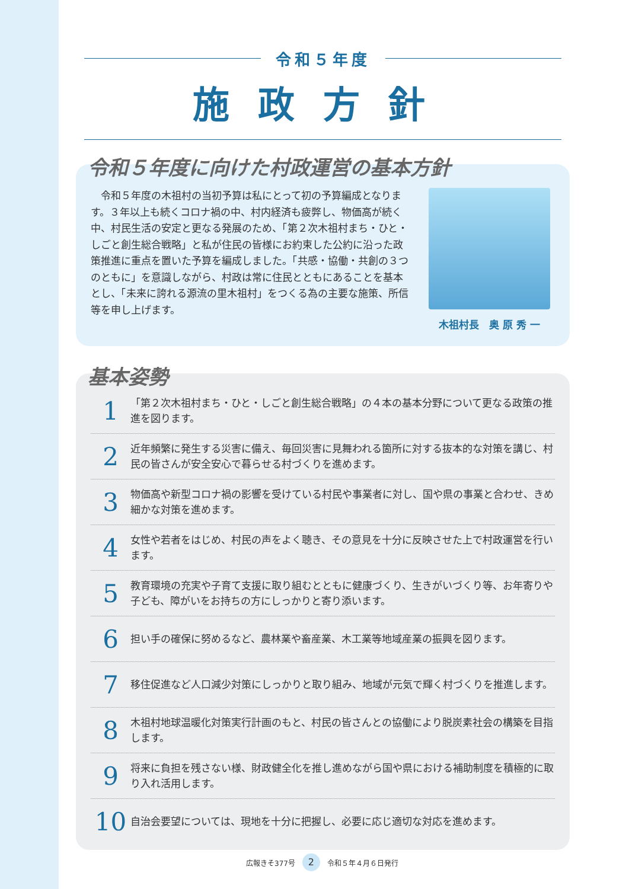令和５年度
施政方針
令和５年度に向けた村政運営の基本方針
　令和５年度の木祖村の当初予算は私にとって初の予算編成となります。３年以上も続くコロナ禍の中、村内経済も疲弊し、物価高が続く中、村民生活の安定と更なる発展のため、「第２次木祖村まち・ひと・しごと創生総合戦略」と私が住民の皆様にお約束した公約に沿った政策推進に重点を置いた予算を編成しました。「共感・協働・共創の３つのともに」を意識しながら、村政は常に住民とともにあることを基本とし、「未来に誇れる源流の里木祖村」をつくる為の主要な施策、所信等を申し上げます。
木祖村長　奥 原 秀 一
基本姿勢
1
「第２次木祖村まち・ひと・しごと創生総合戦略」の４本の基本分野について更なる政策の推進を図ります。
2
近年頻繁に発生する災害に備え、毎回災害に見舞われる箇所に対する抜本的な対策を講じ、村民の皆さんが安全安心で暮らせる村づくりを進めます。
3
物価高や新型コロナ禍の影響を受けている村民や事業者に対し、国や県の事業と合わせ、きめ細かな対策を進めます。
4
女性や若者をはじめ、村民の声をよく聴き、その意見を十分に反映させた上で村政運営を行います。
5
教育環境の充実や子育て支援に取り組むとともに健康づくり、生きがいづくり等、お年寄りや子ども、障がいをお持ちの方にしっかりと寄り添います。
6
担い手の確保に努めるなど、農林業や畜産業、木工業等地域産業の振興を図ります。
7
移住促進など人口減少対策にしっかりと取り組み、地域が元気で輝く村づくりを推進します。
8
木祖村地球温暖化対策実行計画のもと、村民の皆さんとの協働により脱炭素社会の構築を目指します。
9
将来に負担を残さない様、財政健全化を推し進めながら国や県における補助制度を積極的に取り入れ活用します。
10
自治会要望については、現地を十分に把握し、必要に応じ適切な対応を進めます。
広報きそ377号 2 令和５年４月６日発行